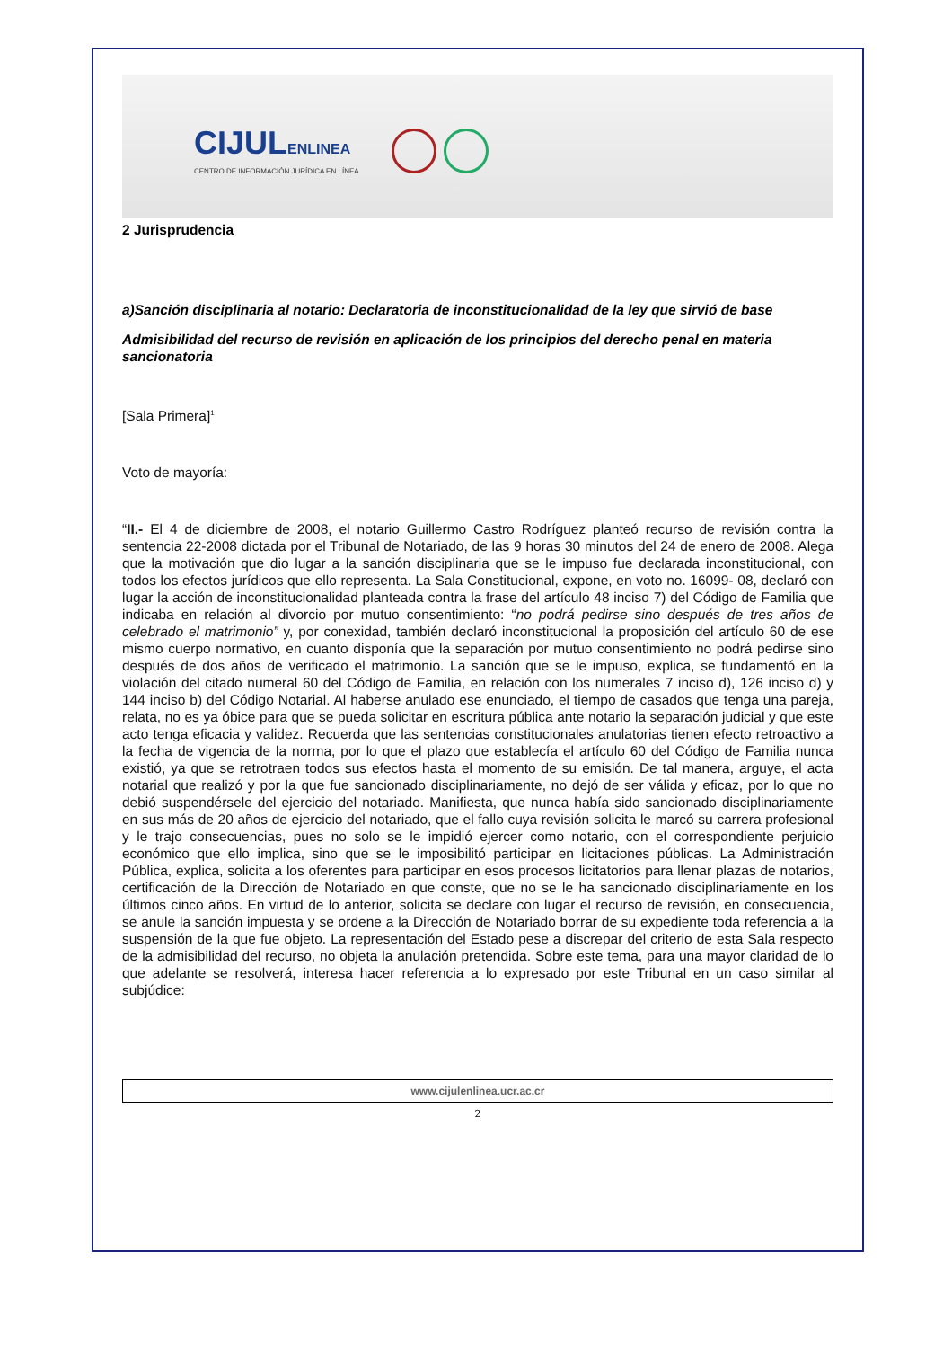CIJULENLINEA
CENTRO DE INFORMACIÓN JURÍDICA EN LÍNEA
2 Jurisprudencia
a)Sanción disciplinaria al notario: Declaratoria de inconstitucionalidad de la ley que sirvió de base
Admisibilidad del recurso de revisión en aplicación de los principios del derecho penal en materia sancionatoria
[Sala Primera]<sup>1</sup>
Voto de mayoría:
“II.- El 4 de diciembre de 2008, el notario Guillermo Castro Rodríguez planteó recurso de revisión contra la sentencia 22-2008 dictada por el Tribunal de Notariado, de las 9 horas 30 minutos del 24 de enero de 2008. Alega que la motivación que dio lugar a la sanción disciplinaria que se le impuso fue declarada inconstitucional, con todos los efectos jurídicos que ello representa. La Sala Constitucional, expone, en voto no. 16099- 08, declaró con lugar la acción de inconstitucionalidad planteada contra la frase del artículo 48 inciso 7) del Código de Familia que indicaba en relación al divorcio por mutuo consentimiento: “no podrá pedirse sino después de tres años de celebrado el matrimonio” y, por conexidad, también declaró inconstitucional la proposición del artículo 60 de ese mismo cuerpo normativo, en cuanto disponía que la separación por mutuo consentimiento no podrá pedirse sino después de dos años de verificado el matrimonio. La sanción que se le impuso, explica, se fundamentó en la violación del citado numeral 60 del Código de Familia, en relación con los numerales 7 inciso d), 126 inciso d) y 144 inciso b) del Código Notarial. Al haberse anulado ese enunciado, el tiempo de casados que tenga una pareja, relata, no es ya óbice para que se pueda solicitar en escritura pública ante notario la separación judicial y que este acto tenga eficacia y validez. Recuerda que las sentencias constitucionales anulatorias tienen efecto retroactivo a la fecha de vigencia de la norma, por lo que el plazo que establecía el artículo 60 del Código de Familia nunca existió, ya que se retrotraen todos sus efectos hasta el momento de su emisión. De tal manera, arguye, el acta notarial que realizó y por la que fue sancionado disciplinariamente, no dejó de ser válida y eficaz, por lo que no debió suspendérsele del ejercicio del notariado. Manifiesta, que nunca había sido sancionado disciplinariamente en sus más de 20 años de ejercicio del notariado, que el fallo cuya revisión solicita le marcó su carrera profesional y le trajo consecuencias, pues no solo se le impidió ejercer como notario, con el correspondiente perjuicio económico que ello implica, sino que se le imposibilitó participar en licitaciones públicas. La Administración Pública, explica, solicita a los oferentes para participar en esos procesos licitatorios para llenar plazas de notarios, certificación de la Dirección de Notariado en que conste, que no se le ha sancionado disciplinariamente en los últimos cinco años. En virtud de lo anterior, solicita se declare con lugar el recurso de revisión, en consecuencia, se anule la sanción impuesta y se ordene a la Dirección de Notariado borrar de su expediente toda referencia a la suspensión de la que fue objeto. La representación del Estado pese a discrepar del criterio de esta Sala respecto de la admisibilidad del recurso, no objeta la anulación pretendida. Sobre este tema, para una mayor claridad de lo que adelante se resolverá, interesa hacer referencia a lo expresado por este Tribunal en un caso similar al subjúdice:
www.cijulenlinea.ucr.ac.cr
2